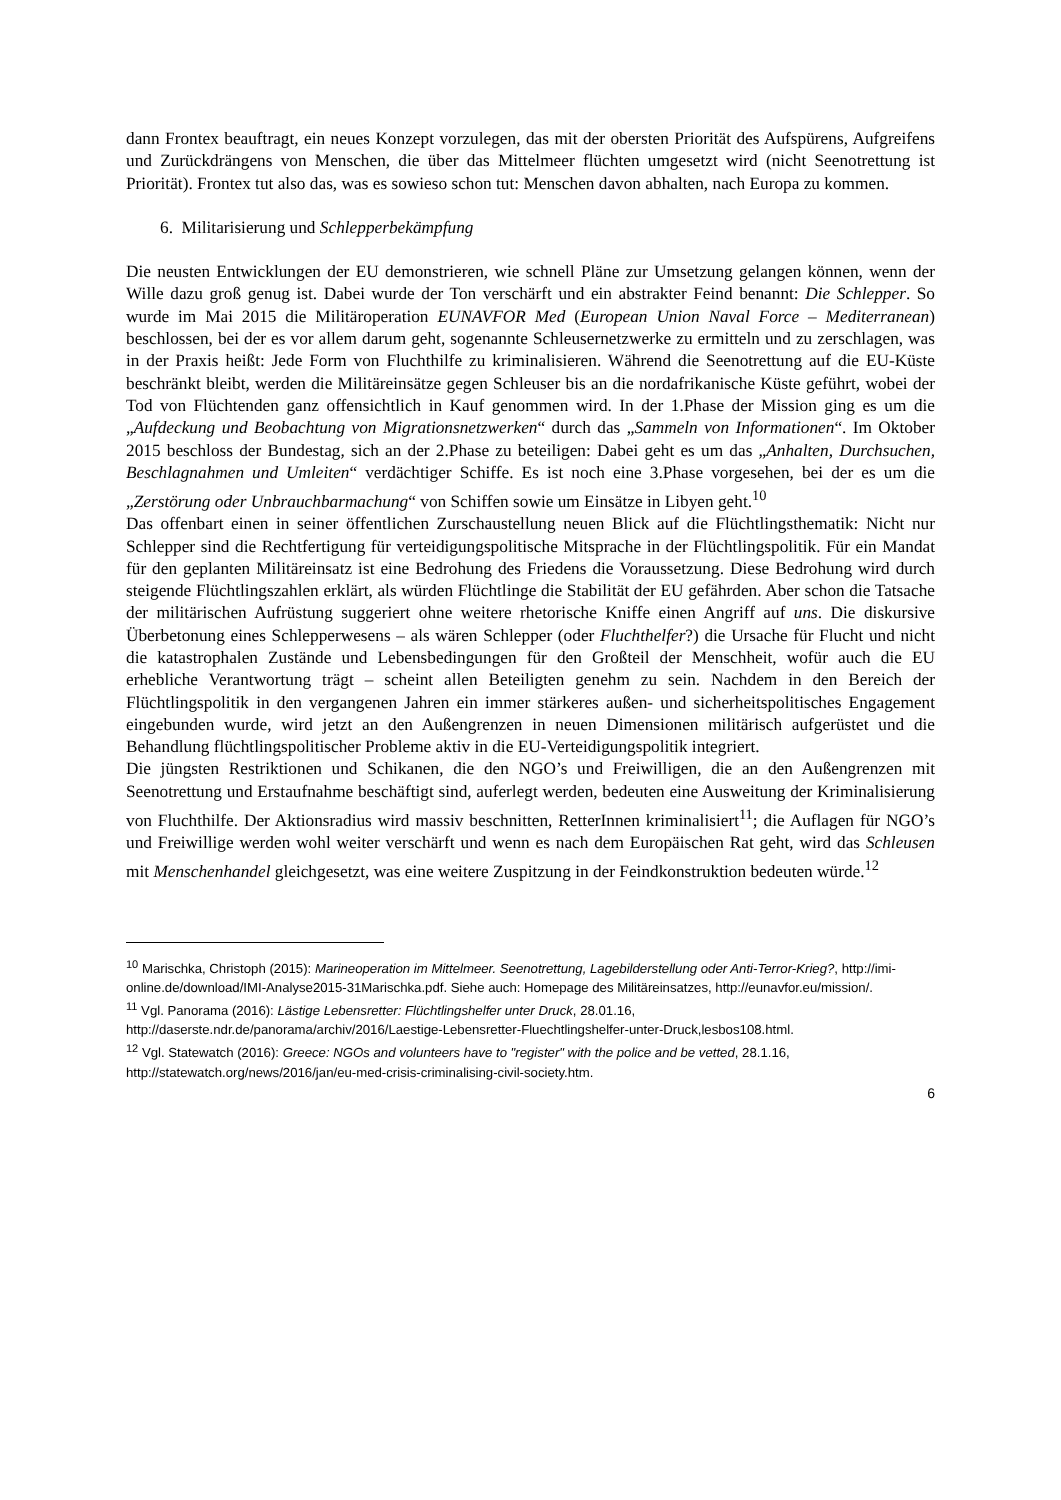dann Frontex beauftragt, ein neues Konzept vorzulegen, das mit der obersten Priorität des Aufspürens, Aufgreifens und Zurückdrängens von Menschen, die über das Mittelmeer flüchten umgesetzt wird (nicht Seenotrettung ist Priorität). Frontex tut also das, was es sowieso schon tut: Menschen davon abhalten, nach Europa zu kommen.
6. Militarisierung und Schlepperbekämpfung
Die neusten Entwicklungen der EU demonstrieren, wie schnell Pläne zur Umsetzung gelangen können, wenn der Wille dazu groß genug ist. Dabei wurde der Ton verschärft und ein abstrakter Feind benannt: Die Schlepper. So wurde im Mai 2015 die Militäroperation EUNAVFOR Med (European Union Naval Force – Mediterranean) beschlossen, bei der es vor allem darum geht, sogenannte Schleusernetzwerke zu ermitteln und zu zerschlagen, was in der Praxis heißt: Jede Form von Fluchthilfe zu kriminalisieren. Während die Seenotrettung auf die EU-Küste beschränkt bleibt, werden die Militäreinsätze gegen Schleuser bis an die nordafrikanische Küste geführt, wobei der Tod von Flüchtenden ganz offensichtlich in Kauf genommen wird. In der 1.Phase der Mission ging es um die „Aufdeckung und Beobachtung von Migrationsnetzwerken“ durch das „Sammeln von Informationen“. Im Oktober 2015 beschloss der Bundestag, sich an der 2.Phase zu beteiligen: Dabei geht es um das „Anhalten, Durchsuchen, Beschlagnahmen und Umleiten“ verdächtiger Schiffe. Es ist noch eine 3.Phase vorgesehen, bei der es um die „Zerstörung oder Unbrauchbarmachung“ von Schiffen sowie um Einsätze in Libyen geht.<sup>10</sup>
Das offenbart einen in seiner öffentlichen Zurschaustellung neuen Blick auf die Flüchtlingsthematik: Nicht nur Schlepper sind die Rechtfertigung für verteidigungspolitische Mitsprache in der Flüchtlingspolitik. Für ein Mandat für den geplanten Militäreinsatz ist eine Bedrohung des Friedens die Voraussetzung. Diese Bedrohung wird durch steigende Flüchtlingszahlen erklärt, als würden Flüchtlinge die Stabilität der EU gefährden. Aber schon die Tatsache der militärischen Aufrüstung suggeriert ohne weitere rhetorische Kniffe einen Angriff auf uns. Die diskursive Überbetonung eines Schlepperwesens – als wären Schlepper (oder Fluchthelfer?) die Ursache für Flucht und nicht die katastrophalen Zustände und Lebensbedingungen für den Großteil der Menschheit, wofür auch die EU erhebliche Verantwortung trägt – scheint allen Beteiligten genehm zu sein. Nachdem in den Bereich der Flüchtlingspolitik in den vergangenen Jahren ein immer stärkeres außen- und sicherheitspolitisches Engagement eingebunden wurde, wird jetzt an den Außengrenzen in neuen Dimensionen militärisch aufgerüstet und die Behandlung flüchtlingspolitischer Probleme aktiv in die EU-Verteidigungspolitik integriert.
Die jüngsten Restriktionen und Schikanen, die den NGO’s und Freiwilligen, die an den Außengrenzen mit Seenotrettung und Erstaufnahme beschäftigt sind, auferlegt werden, bedeuten eine Ausweitung der Kriminalisierung von Fluchthilfe. Der Aktionsradius wird massiv beschnitten, RetterInnen kriminalisiert<sup>11</sup>; die Auflagen für NGO’s und Freiwillige werden wohl weiter verschärft und wenn es nach dem Europäischen Rat geht, wird das Schleusen mit Menschenhandel gleichgesetzt, was eine weitere Zuspitzung in der Feindkonstruktion bedeuten würde.<sup>12</sup>
<sup>10</sup> Marischka, Christoph (2015): Marineoperation im Mittelmeer. Seenotrettung, Lagebilderstellung oder Anti-Terror-Krieg?, http://imi-online.de/download/IMI-Analyse2015-31Marischka.pdf. Siehe auch: Homepage des Militäreinsatzes, http://eunavfor.eu/mission/.
<sup>11</sup> Vgl. Panorama (2016): Lästige Lebensretter: Flüchtlingshelfer unter Druck, 28.01.16, http://daserste.ndr.de/panorama/archiv/2016/Laestige-Lebensretter-Fluechtlingshelfer-unter-Druck,lesbos108.html.
<sup>12</sup> Vgl. Statewatch (2016): Greece: NGOs and volunteers have to "register" with the police and be vetted, 28.1.16, http://statewatch.org/news/2016/jan/eu-med-crisis-criminalising-civil-society.htm.
6